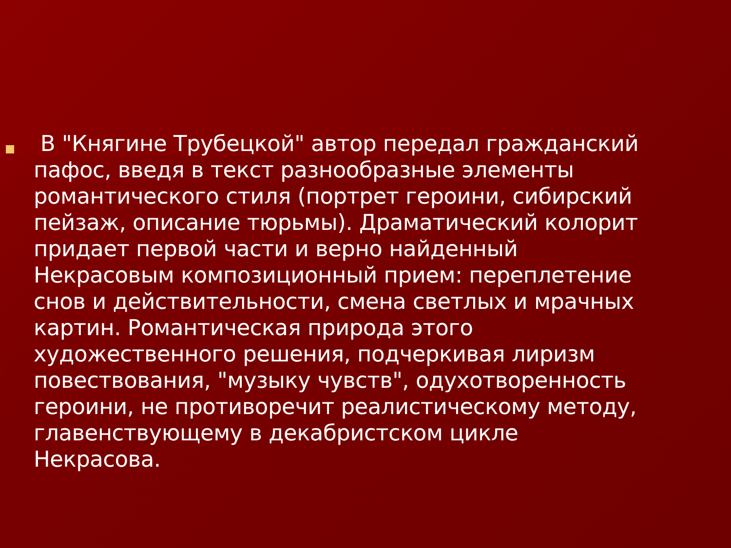В "Княгине Трубецкой" автор передал гражданский пафос, введя в текст разнообразные элементы романтического стиля (портрет героини, сибирский пейзаж, описание тюрьмы). Драматический колорит придает первой части и верно найденный Некрасовым композиционный прием: переплетение снов и действительности, смена светлых и мрачных картин. Романтическая природа этого художественного решения, подчеркивая лиризм повествования, "музыку чувств", одухотворенность героини, не противоречит реалистическому методу, главенствующему в декабристском цикле Некрасова.